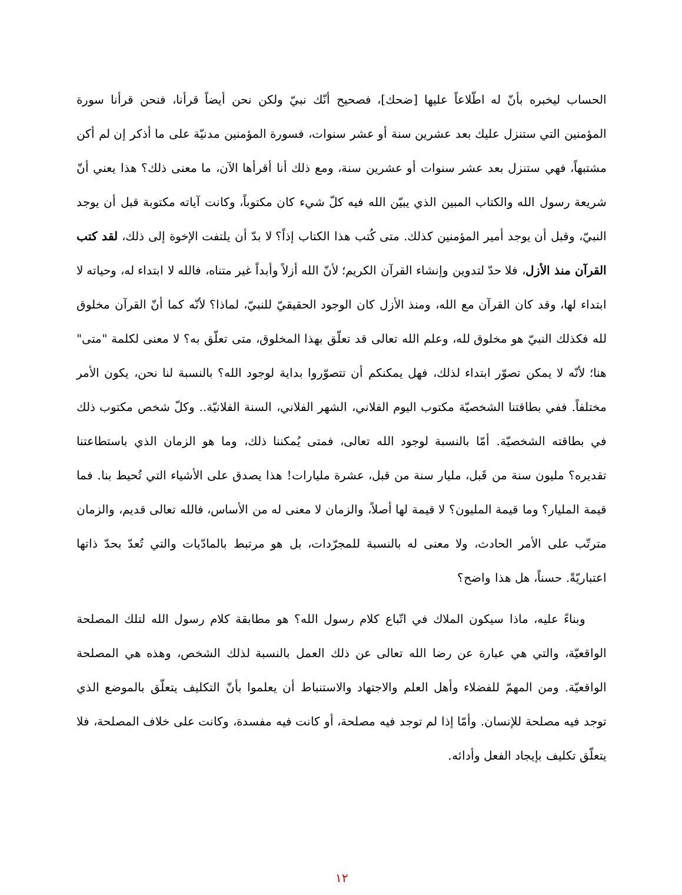الحساب ليخبره بأنّ له اطّلاعاً عليها [ضحك]، فصحيح أنّك نبيّ ولكن نحن أيضاً قرأنا، فنحن قرأنا سورة المؤمنين التي ستنزل عليك بعد عشرين سنة أو عشر سنوات، فسورة المؤمنين مدنيّة على ما أذكر إن لم أكن مشتبهاً، فهي ستنزل بعد عشر سنوات أو عشرين سنة، ومع ذلك أنا أقرأها الآن، ما معنى ذلك؟ هذا يعني أنّ شريعة رسول الله والكتاب المبين الذي يبيّن الله فيه كلّ شيء كان مكتوباً، وكانت آياته مكتوبة قبل أن يوجد النبيّ، وقبل أن يوجد أمير المؤمنين كذلك. متى كُتب هذا الكتاب إذاً؟ لا بدّ أن يلتفت الإخوة إلى ذلك، لقد كتب القرآن منذ الأزل، فلا حدّ لتدوين وإنشاء القرآن الكريم؛ لأنّ الله أزلاً وأبداً غير متناه، فالله لا ابتداء له، وحياته لا ابتداء لها، وقد كان القرآن مع الله، ومنذ الأزل كان الوجود الحقيقيّ للنبيّ، لماذا؟ لأنّه كما أنّ القرآن مخلوق لله فكذلك النبيّ هو مخلوق لله، وعلم الله تعالى قد تعلّق بهذا المخلوق، متى تعلّق به؟ لا معنى لكلمة "متى" هنا؛ لأنّه لا يمكن تصوّر ابتداء لذلك، فهل يمكنكم أن تتصوّروا بداية لوجود الله؟ بالنسبة لنا نحن، يكون الأمر مختلفاً. ففي بطاقتنا الشخصيّة مكتوب اليوم الفلاني، الشهر الفلاني، السنة الفلانيّة.. وكلّ شخص مكتوب ذلك في بطاقته الشخصيّة. أمّا بالنسبة لوجود الله تعالى، فمتى يُمكننا ذلك، وما هو الزمان الذي باستطاعتنا تقديره؟ مليون سنة من قَبل، مليار سنة من قبل، عشرة مليارات! هذا يصدق على الأشياء التي تُحيط بنا. فما قيمة المليار؟ وما قيمة المليون؟ لا قيمة لها أصلاً، والزمان لا معنى له من الأساس، فالله تعالى قديم، والزمان مترتّب على الأمر الحادث، ولا معنى له بالنسبة للمجرّدات، بل هو مرتبط بالمادّيات والتي تُعدّ بحدّ ذاتها اعتباريّةً. حسناً، هل هذا واضح؟
وبناءً عليه، ماذا سيكون الملاك في اتّباع كلام رسول الله؟ هو مطابقة كلام رسول الله لتلك المصلحة الواقعيّة، والتي هي عبارة عن رضا الله تعالى عن ذلك العمل بالنسبة لذلك الشخص، وهذه هي المصلحة الواقعيّة. ومن المهمّ للفضلاء وأهل العلم والاجتهاد والاستنباط أن يعلموا بأنّ التكليف يتعلّق بالموضع الذي توجد فيه مصلحة للإنسان. وأمّا إذا لم توجد فيه مصلحة، أو كانت فيه مفسدة، وكانت على خلاف المصلحة، فلا يتعلّق تكليف بإيجاد الفعل وأدائه.
١٢